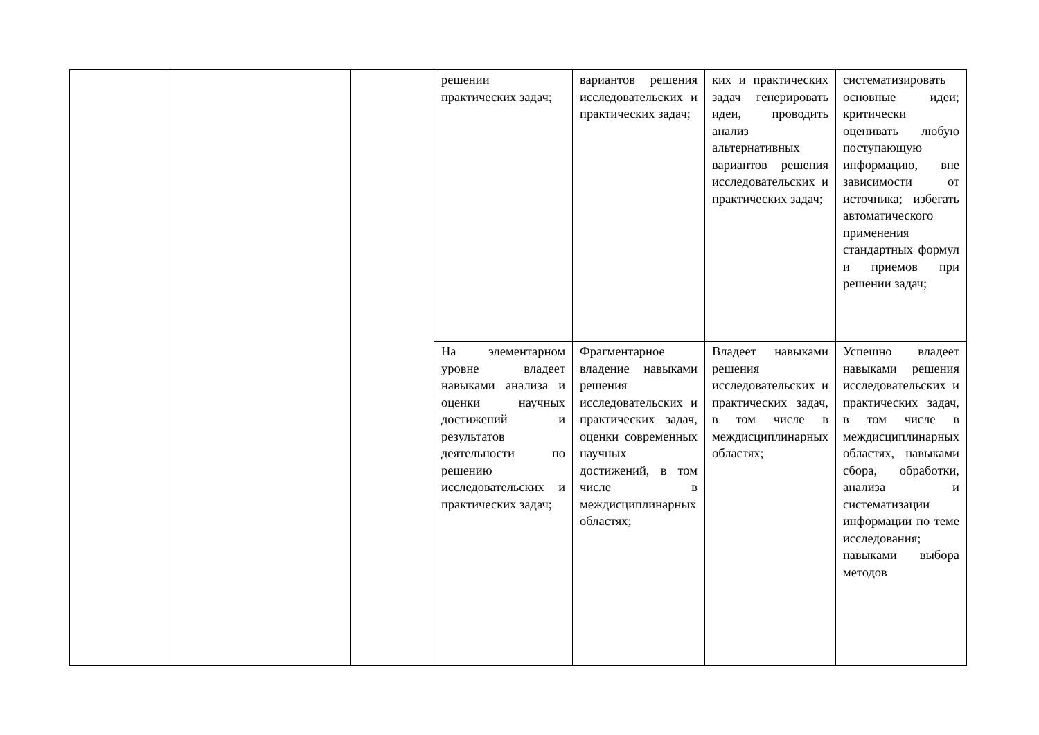| | | | решении практических задач; | вариантов решения исследовательских и практических задач; | ких и практических задач генерировать идеи, проводить анализ альтернативных вариантов решения исследовательских и практических задач; | систематизировать основные идеи; критически оценивать любую поступающую информацию, вне зависимости от источника; избегать автоматического применения стандартных формул и приемов при решении задач; |
| | | | На элементарном уровне владеет навыками анализа и оценки научных достижений и результатов деятельности по решению исследовательских и практических задач; | Фрагментарное владение навыками решения исследовательских и практических задач, оценки современных научных достижений, в том числе в междисциплинарных областях; | Владеет навыками решения исследовательских и практических задач, в том числе в междисциплинарных областях; | Успешно владеет навыками решения исследовательских и практических задач, в том числе в междисциплинарных областях, навыками сбора, обработки, анализа и систематизации информации по теме исследования; навыками выбора методов |